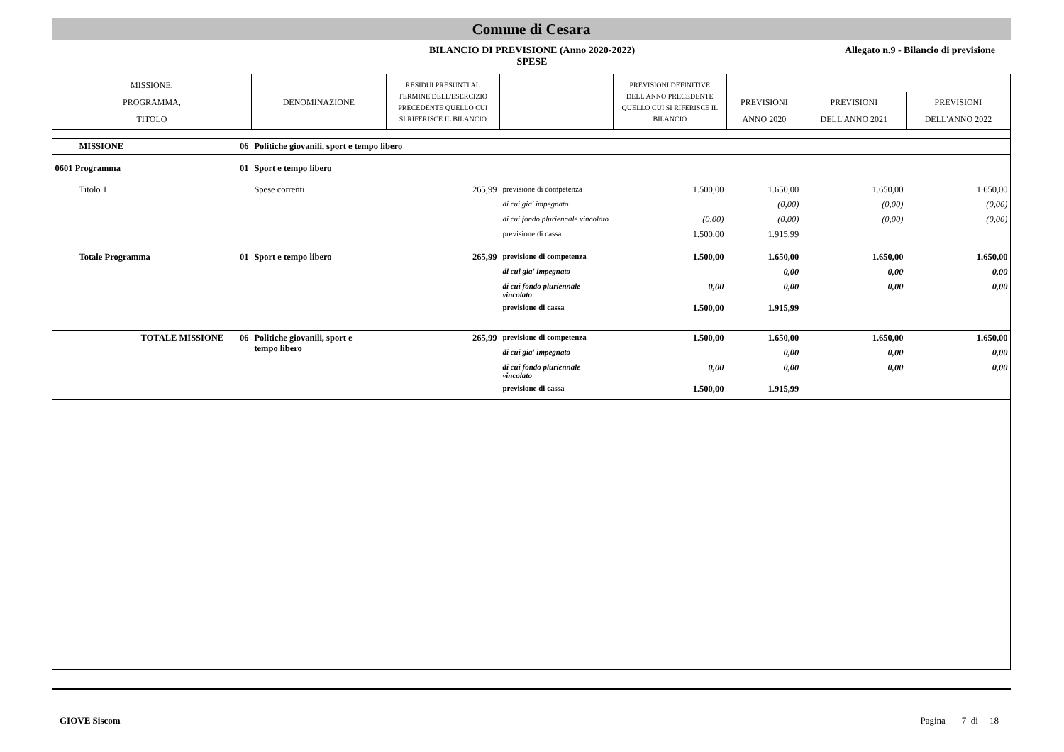Comune di Cesara
BILANCIO DI PREVISIONE (Anno 2020-2022)
SPESE
Allegato n.9 - Bilancio di previsione
| MISSIONE, PROGRAMMA, TITOLO | | DENOMINAZIONE | RESIDUI PRESUNTI AL TERMINE DELL'ESERCIZIO PRECEDENTE QUELLO CUI SI RIFERISCE IL BILANCIO | | PREVISIONI DEFINITIVE DELL'ANNO PRECEDENTE QUELLO CUI SI RIFERISCE IL BILANCIO | | | |
| --- | --- | --- | --- | --- | --- | --- | --- | --- |
| | | | | | | PREVISIONI ANNO 2020 | PREVISIONI DELL'ANNO 2021 | PREVISIONI DELL'ANNO 2022 |
| MISSIONE | 06 | Politiche giovanili, sport e tempo libero | | | | | | |
| 0601 Programma | 01 | Sport e tempo libero | | | | | | |
| Titolo 1 | | Spese correnti | 265,99 | previsione di competenza | 1.500,00 | 1.650,00 | 1.650,00 | 1.650,00 |
| | | | | di cui gia' impegnato | | (0,00) | (0,00) | (0,00) |
| | | | | di cui fondo pluriennale vincolato | (0,00) | (0,00) | (0,00) | (0,00) |
| | | | | previsione di cassa | 1.500,00 | 1.915,99 | | |
| Totale Programma | 01 | Sport e tempo libero | 265,99 | previsione di competenza | 1.500,00 | 1.650,00 | 1.650,00 | 1.650,00 |
| | | | | di cui gia' impegnato | | 0,00 | 0,00 | 0,00 |
| | | | | di cui fondo pluriennale vincolato | 0,00 | 0,00 | 0,00 | 0,00 |
| | | | | previsione di cassa | 1.500,00 | 1.915,99 | | |
| TOTALE MISSIONE | 06 | Politiche giovanili, sport e tempo libero | 265,99 | previsione di competenza | 1.500,00 | 1.650,00 | 1.650,00 | 1.650,00 |
| | | | | di cui gia' impegnato | | 0,00 | 0,00 | 0,00 |
| | | | | di cui fondo pluriennale vincolato | 0,00 | 0,00 | 0,00 | 0,00 |
| | | | | previsione di cassa | 1.500,00 | 1.915,99 | | |
GIOVE Siscom Pagina 7 di 18